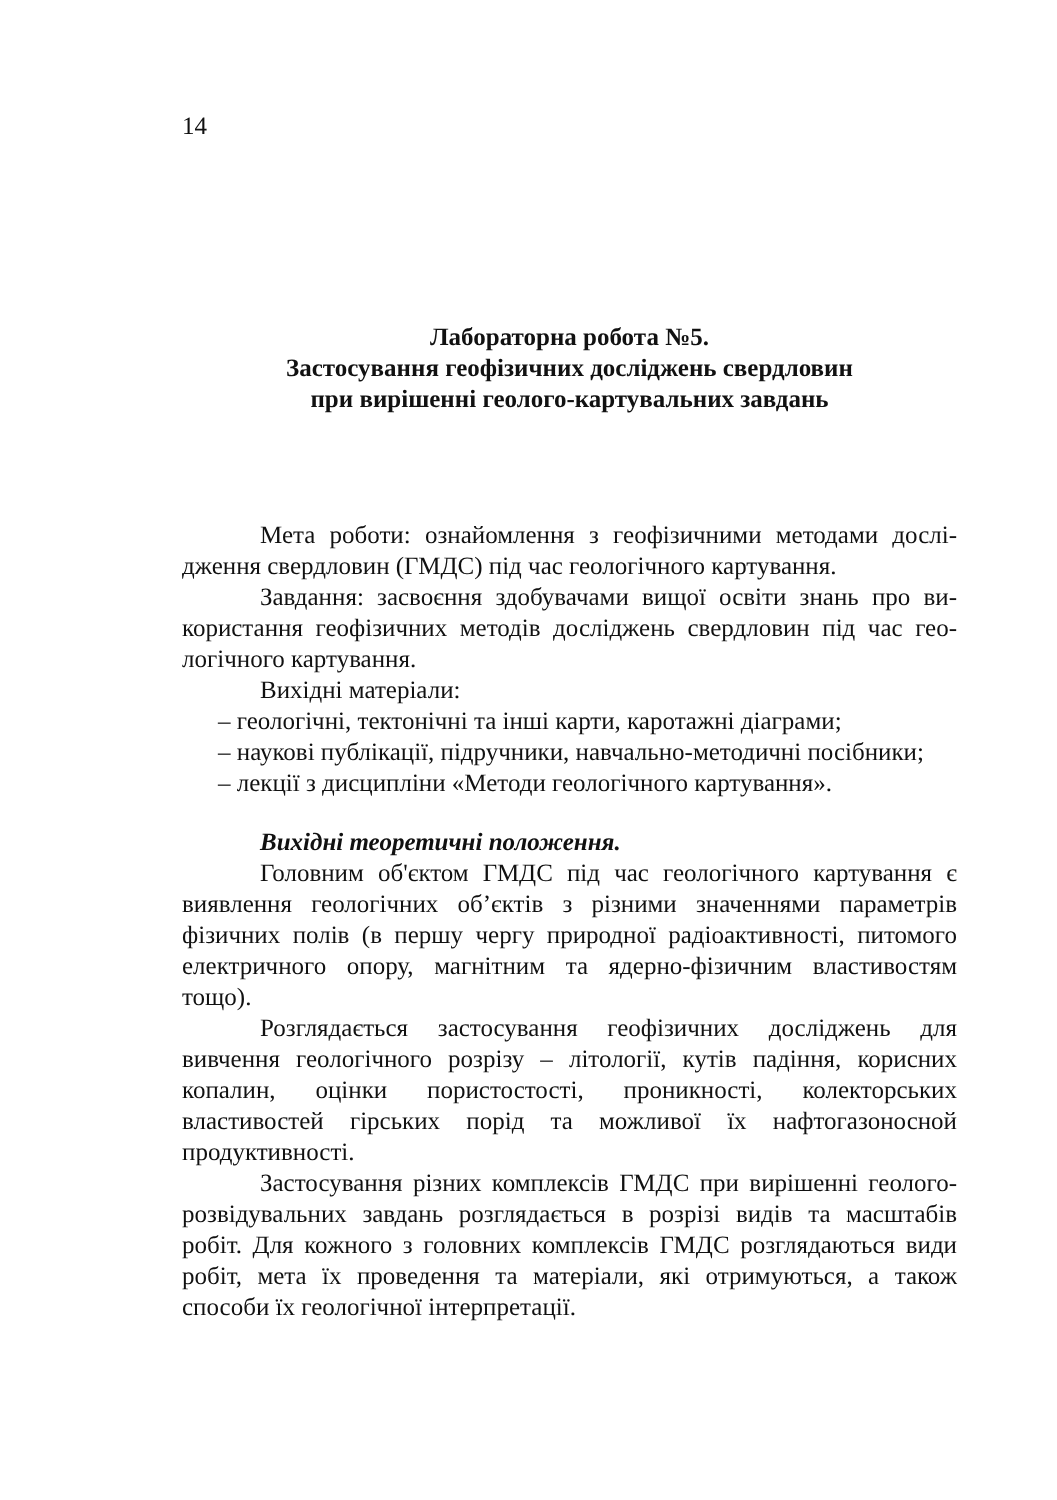14
Лабораторна робота №5.
Застосування геофізичних досліджень свердловин
при вирішенні геолого-картувальних завдань
Мета роботи: ознайомлення з геофізичними методами дослі­дження свердловин (ГМДС) під час геологічного картування.
Завдання: засвоєння здобувачами вищої освіти знань про ви­користання геофізичних методів досліджень свердловин під час гео­логічного картування.
Вихідні матеріали:
– геологічні, тектонічні та інші карти, каротажні діаграми;
– наукові публікації, підручники, навчально-методичні посіб­ники;
– лекції з дисципліни «Методи геологічного картування».
Вихідні теоретичні положення.
Головним об'єктом ГМДС під час геологічного картування є виявлення геологічних об’єктів з різними значеннями параметрів фізичних полів (в першу чергу природної радіоактивності, питомого електричного опору, магнітним та ядерно-фізичним властивостям тощо).
Розглядається застосування геофізичних досліджень для вивчення геологічного розрізу – літології, кутів падіння, корис­них копалин, оцінки пористостості, проникності, колекторських властивостей гірських порід та можливої їх нафтогазоносной продуктивності.
Застосування різних комплексів ГМДС при вирішенні гео­лого-розвідувальних завдань розглядається в розрізі видів та масштабів робіт. Для кожного з головних комплексів ГМДС роз­глядаються види робіт, мета їх проведення та матеріали, які отримуються, а також способи їх геологічної інтерпретації.